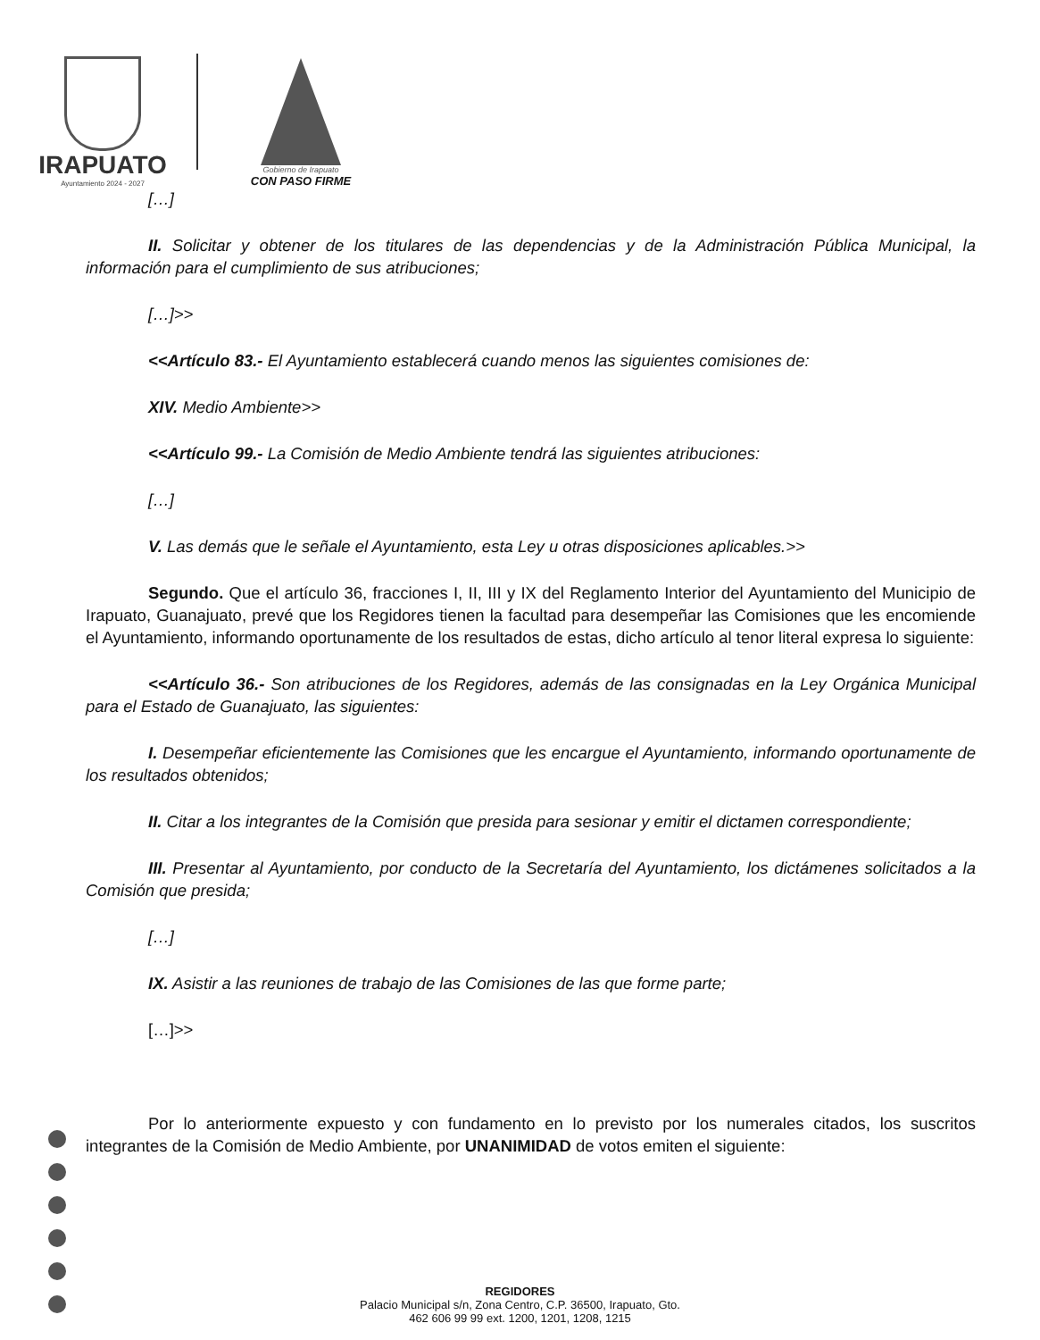IRAPUATO
Ayuntamiento 2024 - 2027
Gobierno de Irapuato
CON PASO FIRME
[…]
II. Solicitar y obtener de los titulares de las dependencias y de la Administración Pública Municipal, la información para el cumplimiento de sus atribuciones;
[…]>>
<<Artículo 83.- El Ayuntamiento establecerá cuando menos las siguientes comisiones de:
XIV. Medio Ambiente>>
<<Artículo 99.- La Comisión de Medio Ambiente tendrá las siguientes atribuciones:
[…]
V. Las demás que le señale el Ayuntamiento, esta Ley u otras disposiciones aplicables.>>
Segundo. Que el artículo 36, fracciones I, II, III y IX del Reglamento Interior del Ayuntamiento del Municipio de Irapuato, Guanajuato, prevé que los Regidores tienen la facultad para desempeñar las Comisiones que les encomiende el Ayuntamiento, informando oportunamente de los resultados de estas, dicho artículo al tenor literal expresa lo siguiente:
<<Artículo 36.- Son atribuciones de los Regidores, además de las consignadas en la Ley Orgánica Municipal para el Estado de Guanajuato, las siguientes:
I. Desempeñar eficientemente las Comisiones que les encargue el Ayuntamiento, informando oportunamente de los resultados obtenidos;
II. Citar a los integrantes de la Comisión que presida para sesionar y emitir el dictamen correspondiente;
III. Presentar al Ayuntamiento, por conducto de la Secretaría del Ayuntamiento, los dictámenes solicitados a la Comisión que presida;
[…]
IX. Asistir a las reuniones de trabajo de las Comisiones de las que forme parte;
[…]>>
Por lo anteriormente expuesto y con fundamento en lo previsto por los numerales citados, los suscritos integrantes de la Comisión de Medio Ambiente, por UNANIMIDAD de votos emiten el siguiente:
REGIDORES
Palacio Municipal s/n, Zona Centro, C.P. 36500, Irapuato, Gto.
462 606 99 99 ext. 1200, 1201, 1208, 1215